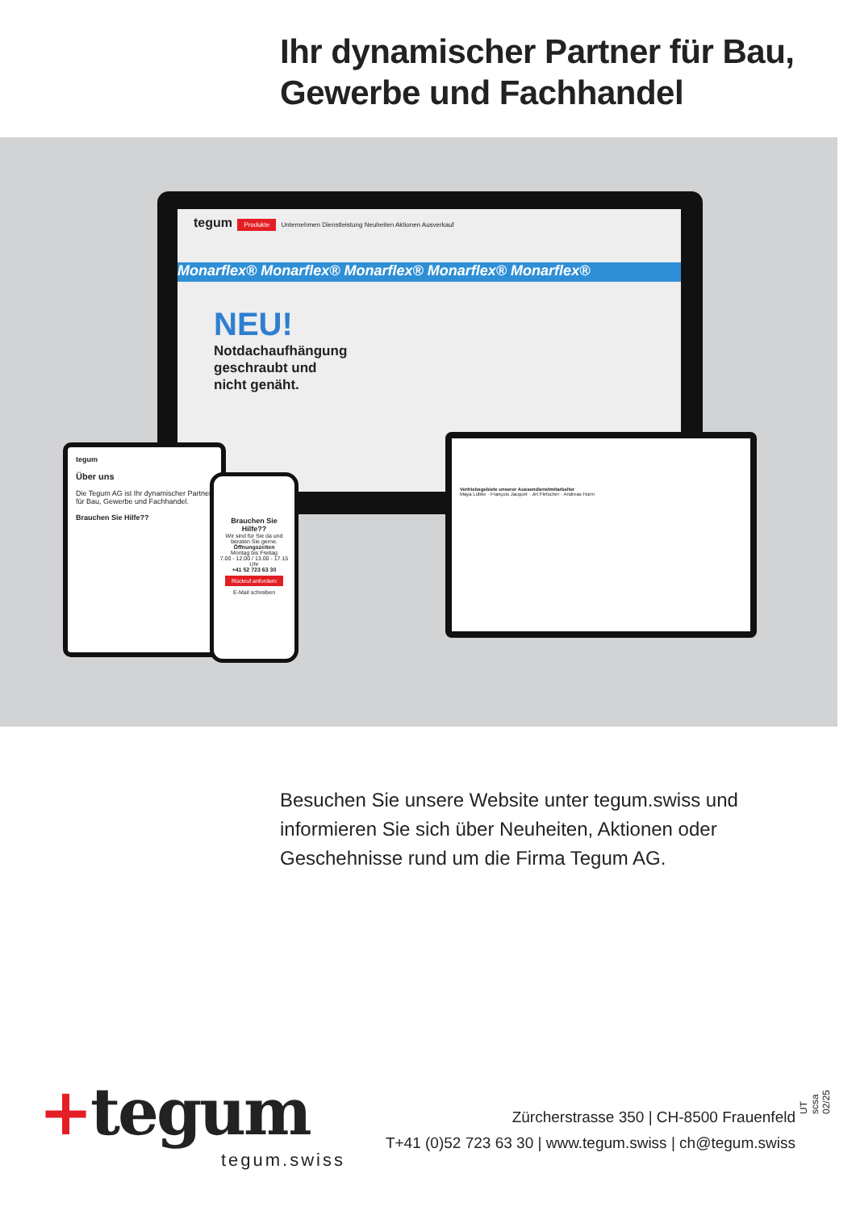Ihr dynamischer Partner für Bau, Gewerbe und Fachhandel
tegum Produkte Unternehmen Dienstleistung Neuheiten Aktionen Ausverkauf
Monarflex® Monarflex® Monarflex® Monarflex® Monarflex®
NEU!
Notdachaufhängung
geschraubt und
nicht genäht.
tegum
Über uns
Die Tegum AG ist Ihr dynamischer Partner für Bau, Gewerbe und Fachhandel.
Brauchen Sie Hilfe??
Brauchen Sie Hilfe??
Wir sind für Sie da und beraten Sie gerne.
Öffnungszeiten
Montag bis Freitag
7.00 - 12.00 / 13.00 - 17.15 Uhr
+41 52 723 63 30
Rückruf anfordern
E-Mail schreiben
Vertriebsgebiete unserer Aussendienstmitarbeiter
Maya Lübke · François Jacquet · Jet Fletscher · Andreas Hurni
Besuchen Sie unsere Website unter tegum.swiss und informieren Sie sich über Neuheiten, Aktionen oder Geschehnisse rund um die Firma Tegum AG.
+tegum
tegum.swiss
Zürcherstrasse 350 | CH-8500 Frauenfeld
T+41 (0)52 723 63 30 | www.tegum.swiss | ch@tegum.swiss
UT scsa 02/25